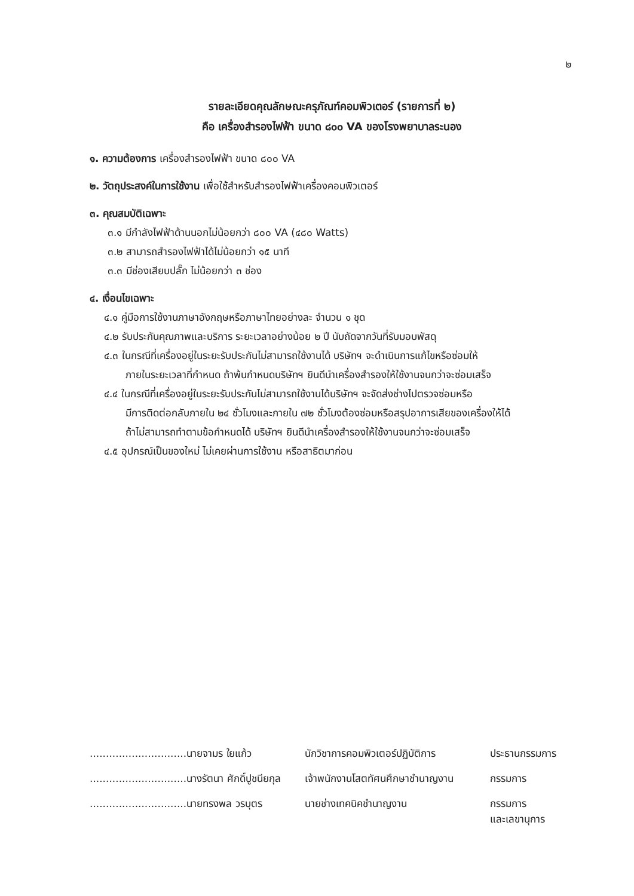๒
รายละเอียดคุณลักษณะครุภัณฑ์คอมพิวเตอร์ (รายการที่ ๒)
คือ เครื่องสำรองไฟฟ้า ขนาด ๘๐๐ VA ของโรงพยาบาลระนอง
๑. ความต้องการ เครื่องสำรองไฟฟ้า ขนาด ๘๐๐ VA
๒. วัตถุประสงค์ในการใช้งาน เพื่อใช้สำหรับสำรองไฟฟ้าเครื่องคอมพิวเตอร์
๓. คุณสมบัติเฉพาะ
๓.๑ มีกำลังไฟฟ้าด้านนอกไม่น้อยกว่า ๘๐๐ VA (๔๘๐ Watts)
๓.๒ สามารถสำรองไฟฟ้าได้ไม่น้อยกว่า ๑๕ นาที
๓.๓ มีช่องเสียบปลั๊ก ไม่น้อยกว่า ๓ ช่อง
๔. เงื่อนไขเฉพาะ
๔.๑ คู่มือการใช้งานภาษาอังกฤษหรือภาษาไทยอย่างละ จำนวน ๑ ชุด
๔.๒ รับประกันคุณภาพและบริการ ระยะเวลาอย่างน้อย ๒ ปี นับถัดจากวันที่รับมอบพัสดุ
๔.๓ ในกรณีที่เครื่องอยู่ในระยะรับประกันไม่สามารถใช้งานได้ บริษัทฯ จะดำเนินการแก้ไขหรือซ่อมให้
ภายในระยะเวลาที่กำหนด ถ้าพ้นกำหนดบริษัทฯ ยินดีนำเครื่องสำรองให้ใช้งานจนกว่าจะซ่อมเสร็จ
๔.๔ ในกรณีที่เครื่องอยู่ในระยะรับประกันไม่สามารถใช้งานได้บริษัทฯ จะจัดส่งช่างไปตรวจซ่อมหรือ
มีการติดต่อกลับภายใน ๒๔ ชั่วโมงและภายใน ๗๒ ชั่วโมงต้องซ่อมหรือสรุปอาการเสียของเครื่องให้ได้
ถ้าไม่สามารถทำตามข้อกำหนดได้ บริษัทฯ ยินดีนำเครื่องสำรองให้ใช้งานจนกว่าจะซ่อมเสร็จ
๔.๕ อุปกรณ์เป็นของใหม่ ไม่เคยผ่านการใช้งาน หรือสาธิตมาก่อน
| ..............................นายจามร ใยแก้ว | นักวิชาการคอมพิวเตอร์ปฏิบัติการ | ประธานกรรมการ |
| ..............................นางรัตนา ศักดิ์ปูชนียกุล | เจ้าพนักงานโสตทัศนศึกษาชำนาญงาน | กรรมการ |
| ..............................นายทรงพล วรบุตร | นายช่างเทคนิคชำนาญงาน | กรรมการ และเลขานุการ |